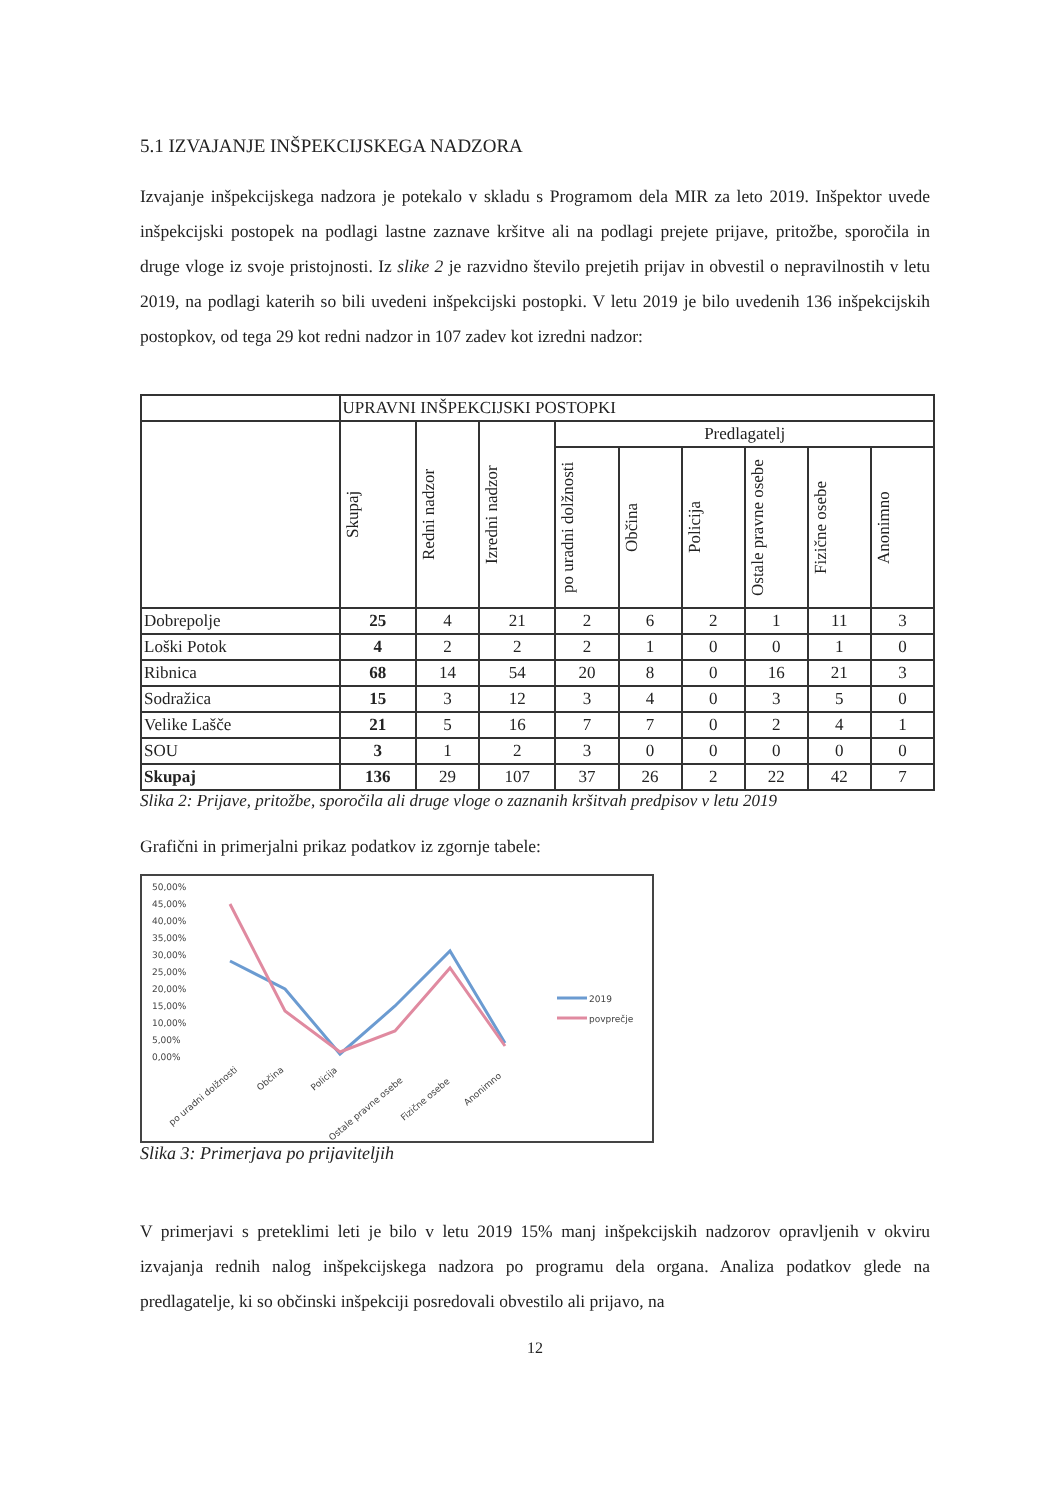5.1 IZVAJANJE INŠPEKCIJSKEGA NADZORA
Izvajanje inšpekcijskega nadzora je potekalo v skladu s Programom dela MIR za leto 2019. Inšpektor uvede inšpekcijski postopek na podlagi lastne zaznave kršitve ali na podlagi prejete prijave, pritožbe, sporočila in druge vloge iz svoje pristojnosti. Iz slike 2 je razvidno število prejetih prijav in obvestil o nepravilnostih v letu 2019, na podlagi katerih so bili uvedeni inšpekcijski postopki. V letu 2019 je bilo uvedenih 136 inšpekcijskih postopkov, od tega 29 kot redni nadzor in 107 zadev kot izredni nadzor:
| | UPRAVNI INŠPEKCIJSKI POSTOPKI | | | | | | | | |
| --- | --- | --- | --- | --- | --- | --- | --- | --- | --- |
| | Skupaj | Redni nadzor | Izredni nadzor | Predlagatelj | | | | | |
| | | | | po uradni dolžnosti | Občina | Policija | Ostale pravne osebe | Fizične osebe | Anonimno |
| Dobrepolje | 25 | 4 | 21 | 2 | 6 | 2 | 1 | 11 | 3 |
| Loški Potok | 4 | 2 | 2 | 2 | 1 | 0 | 0 | 1 | 0 |
| Ribnica | 68 | 14 | 54 | 20 | 8 | 0 | 16 | 21 | 3 |
| Sodražica | 15 | 3 | 12 | 3 | 4 | 0 | 3 | 5 | 0 |
| Velike Lašče | 21 | 5 | 16 | 7 | 7 | 0 | 2 | 4 | 1 |
| SOU | 3 | 1 | 2 | 3 | 0 | 0 | 0 | 0 | 0 |
| Skupaj | 136 | 29 | 107 | 37 | 26 | 2 | 22 | 42 | 7 |
Slika 2: Prijave, pritožbe, sporočila ali druge vloge o zaznanih kršitvah predpisov v letu 2019
Grafični in primerjalni prikaz podatkov iz zgornje tabele:
50,00%
45,00%
40,00%
35,00%
30,00%
25,00%
20,00%
15,00%
10,00%
5,00%
0,00%
po uradni dolžnosti
Občina
Policija
Ostale pravne osebe
Fizične osebe
Anonimno
2019
povprečje
Slika 3: Primerjava po prijaviteljih
V primerjavi s preteklimi leti je bilo v letu 2019 15% manj inšpekcijskih nadzorov opravljenih v okviru izvajanja rednih nalog inšpekcijskega nadzora po programu dela organa. Analiza podatkov glede na predlagatelje, ki so občinski inšpekciji posredovali obvestilo ali prijavo, na
12